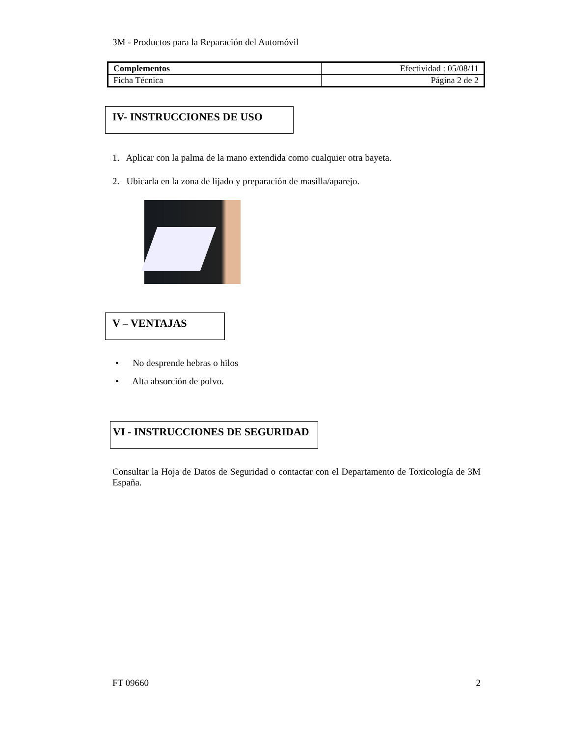3M - Productos para la Reparación del Automóvil
| Complementos | Efectividad : 05/08/11 |
| Ficha Técnica | Página 2 de 2 |
IV- INSTRUCCIONES DE USO
1. Aplicar con la palma de la mano extendida como cualquier otra bayeta.
2. Ubicarla en la zona de lijado y preparación de masilla/aparejo.
V – VENTAJAS
• No desprende hebras o hilos
• Alta absorción de polvo.
VI - INSTRUCCIONES DE SEGURIDAD
Consultar la Hoja de Datos de Seguridad o contactar con el Departamento de Toxicología de 3M España.
FT 09660 2